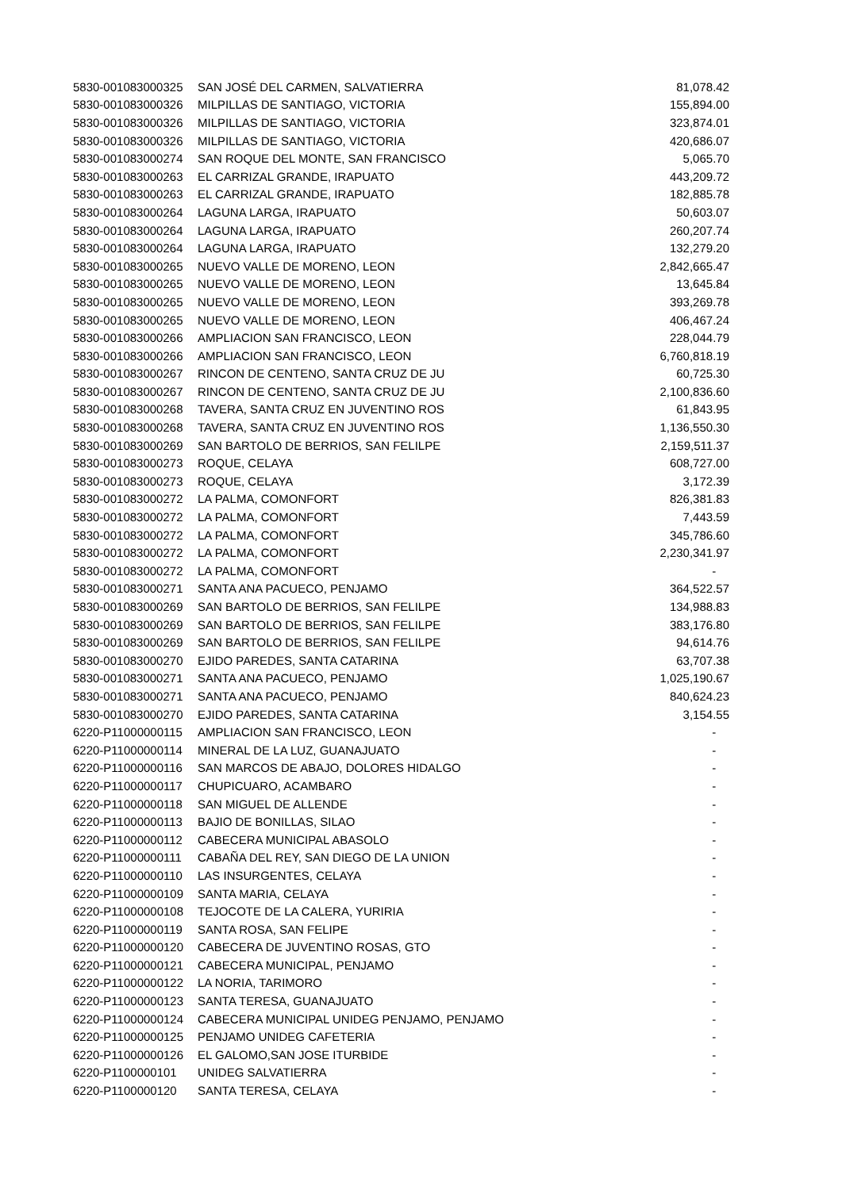| 5830-001083000325 | SAN JOSÉ DEL CARMEN, SALVATIERRA | 81,078.42 |
| 5830-001083000326 | MILPILLAS DE SANTIAGO, VICTORIA | 155,894.00 |
| 5830-001083000326 | MILPILLAS DE SANTIAGO, VICTORIA | 323,874.01 |
| 5830-001083000326 | MILPILLAS DE SANTIAGO, VICTORIA | 420,686.07 |
| 5830-001083000274 | SAN ROQUE DEL MONTE, SAN FRANCISCO | 5,065.70 |
| 5830-001083000263 | EL CARRIZAL GRANDE, IRAPUATO | 443,209.72 |
| 5830-001083000263 | EL CARRIZAL GRANDE, IRAPUATO | 182,885.78 |
| 5830-001083000264 | LAGUNA LARGA, IRAPUATO | 50,603.07 |
| 5830-001083000264 | LAGUNA LARGA, IRAPUATO | 260,207.74 |
| 5830-001083000264 | LAGUNA LARGA, IRAPUATO | 132,279.20 |
| 5830-001083000265 | NUEVO VALLE DE MORENO, LEON | 2,842,665.47 |
| 5830-001083000265 | NUEVO VALLE DE MORENO, LEON | 13,645.84 |
| 5830-001083000265 | NUEVO VALLE DE MORENO, LEON | 393,269.78 |
| 5830-001083000265 | NUEVO VALLE DE MORENO, LEON | 406,467.24 |
| 5830-001083000266 | AMPLIACION SAN FRANCISCO, LEON | 228,044.79 |
| 5830-001083000266 | AMPLIACION SAN FRANCISCO, LEON | 6,760,818.19 |
| 5830-001083000267 | RINCON DE CENTENO, SANTA CRUZ DE JU | 60,725.30 |
| 5830-001083000267 | RINCON DE CENTENO, SANTA CRUZ DE JU | 2,100,836.60 |
| 5830-001083000268 | TAVERA, SANTA CRUZ EN JUVENTINO ROS | 61,843.95 |
| 5830-001083000268 | TAVERA, SANTA CRUZ EN JUVENTINO ROS | 1,136,550.30 |
| 5830-001083000269 | SAN BARTOLO DE BERRIOS, SAN FELILPE | 2,159,511.37 |
| 5830-001083000273 | ROQUE, CELAYA | 608,727.00 |
| 5830-001083000273 | ROQUE, CELAYA | 3,172.39 |
| 5830-001083000272 | LA PALMA, COMONFORT | 826,381.83 |
| 5830-001083000272 | LA PALMA, COMONFORT | 7,443.59 |
| 5830-001083000272 | LA PALMA, COMONFORT | 345,786.60 |
| 5830-001083000272 | LA PALMA, COMONFORT | 2,230,341.97 |
| 5830-001083000272 | LA PALMA, COMONFORT | - |
| 5830-001083000271 | SANTA ANA PACUECO, PENJAMO | 364,522.57 |
| 5830-001083000269 | SAN BARTOLO DE BERRIOS, SAN FELILPE | 134,988.83 |
| 5830-001083000269 | SAN BARTOLO DE BERRIOS, SAN FELILPE | 383,176.80 |
| 5830-001083000269 | SAN BARTOLO DE BERRIOS, SAN FELILPE | 94,614.76 |
| 5830-001083000270 | EJIDO PAREDES, SANTA CATARINA | 63,707.38 |
| 5830-001083000271 | SANTA ANA PACUECO, PENJAMO | 1,025,190.67 |
| 5830-001083000271 | SANTA ANA PACUECO, PENJAMO | 840,624.23 |
| 5830-001083000270 | EJIDO PAREDES, SANTA CATARINA | 3,154.55 |
| 6220-P11000000115 | AMPLIACION SAN FRANCISCO, LEON | - |
| 6220-P11000000114 | MINERAL DE LA LUZ, GUANAJUATO | - |
| 6220-P11000000116 | SAN MARCOS DE ABAJO, DOLORES HIDALGO | - |
| 6220-P11000000117 | CHUPICUARO, ACAMBARO | - |
| 6220-P11000000118 | SAN MIGUEL DE ALLENDE | - |
| 6220-P11000000113 | BAJIO DE BONILLAS, SILAO | - |
| 6220-P11000000112 | CABECERA MUNICIPAL ABASOLO | - |
| 6220-P11000000111 | CABAÑA DEL REY, SAN DIEGO DE LA UNION | - |
| 6220-P11000000110 | LAS INSURGENTES, CELAYA | - |
| 6220-P11000000109 | SANTA MARIA, CELAYA | - |
| 6220-P11000000108 | TEJOCOTE DE LA CALERA, YURIRIA | - |
| 6220-P11000000119 | SANTA ROSA, SAN FELIPE | - |
| 6220-P11000000120 | CABECERA DE JUVENTINO ROSAS, GTO | - |
| 6220-P11000000121 | CABECERA MUNICIPAL, PENJAMO | - |
| 6220-P11000000122 | LA NORIA, TARIMORO | - |
| 6220-P11000000123 | SANTA TERESA, GUANAJUATO | - |
| 6220-P11000000124 | CABECERA MUNICIPAL UNIDEG PENJAMO, PENJAMO | - |
| 6220-P11000000125 | PENJAMO UNIDEG CAFETERIA | - |
| 6220-P11000000126 | EL GALOMO,SAN JOSE ITURBIDE | - |
| 6220-P1100000101 | UNIDEG SALVATIERRA | - |
| 6220-P1100000120 | SANTA TERESA, CELAYA | - |